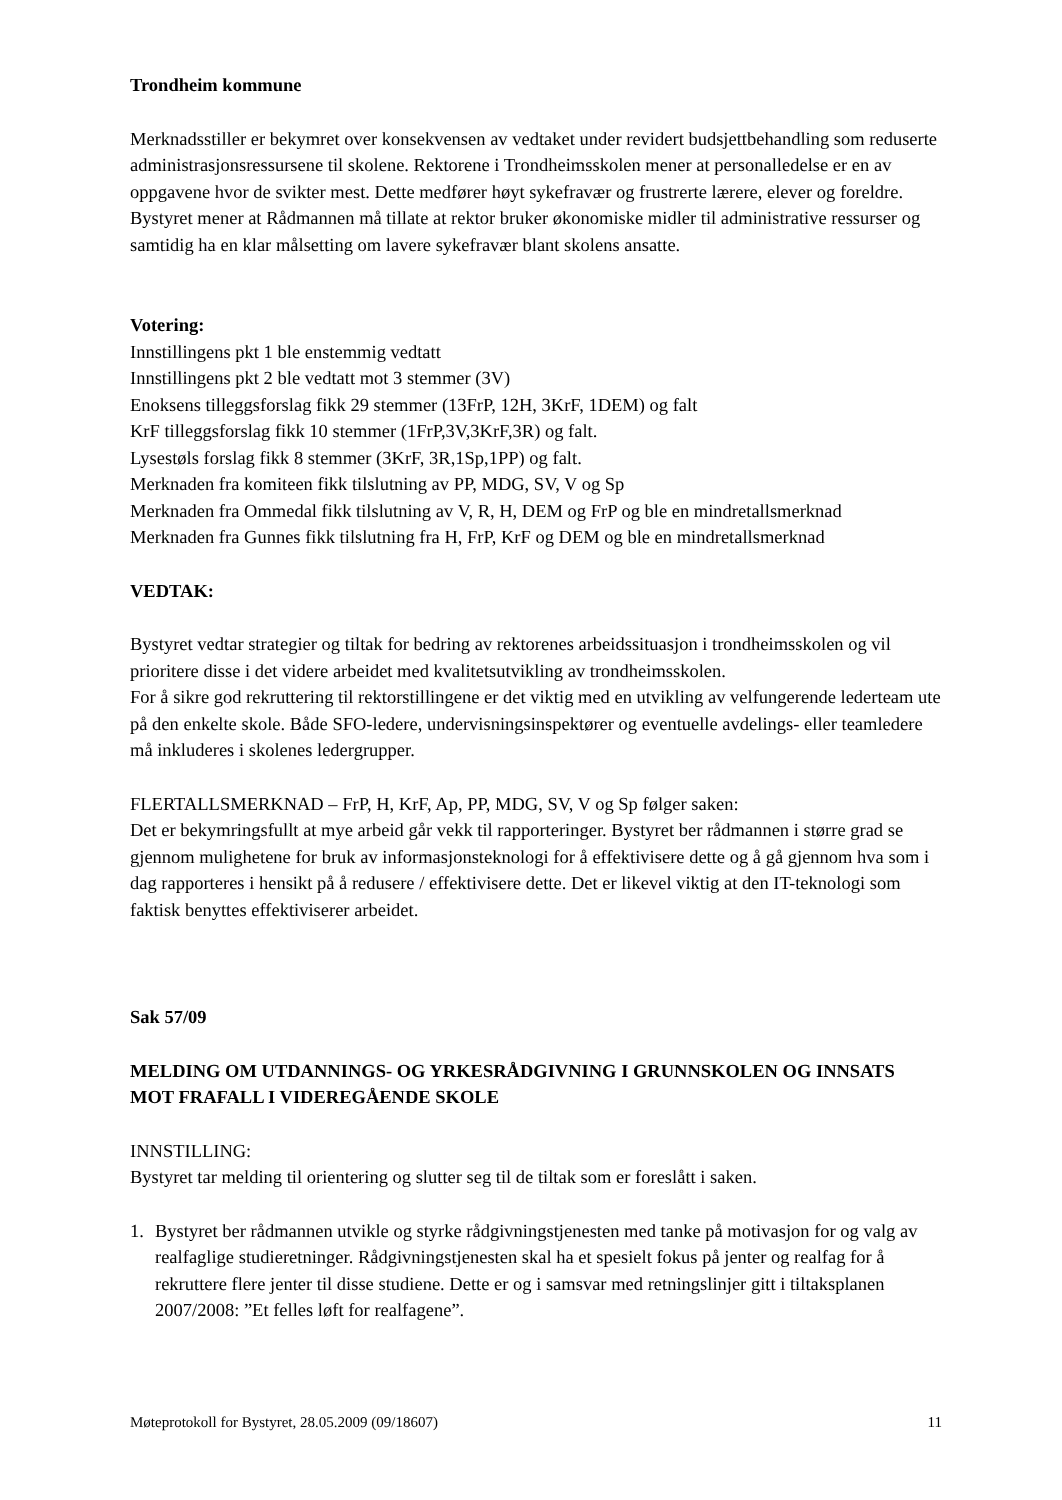Trondheim kommune
Merknadsstiller er bekymret over konsekvensen av vedtaket under revidert budsjettbehandling som reduserte administrasjonsressursene til skolene. Rektorene i Trondheimsskolen mener at personalledelse er en av oppgavene hvor de svikter mest. Dette medfører høyt sykefravær og frustrerte lærere, elever og foreldre. Bystyret mener at Rådmannen må tillate at rektor bruker økonomiske midler til administrative ressurser og samtidig ha en klar målsetting om lavere sykefravær blant skolens ansatte.
Votering:
Innstillingens pkt 1 ble enstemmig vedtatt
Innstillingens pkt 2 ble vedtatt mot 3 stemmer (3V)
Enoksens tilleggsforslag fikk 29 stemmer (13FrP, 12H, 3KrF, 1DEM) og falt
KrF tilleggsforslag fikk 10 stemmer (1FrP,3V,3KrF,3R) og falt.
Lysestøls forslag fikk 8 stemmer (3KrF, 3R,1Sp,1PP) og falt.
Merknaden fra komiteen fikk tilslutning av PP, MDG, SV, V og Sp
Merknaden fra Ommedal fikk tilslutning av V, R, H, DEM og FrP og ble en mindretallsmerknad
Merknaden fra Gunnes fikk tilslutning fra H, FrP, KrF og DEM og ble en mindretallsmerknad
VEDTAK:
Bystyret vedtar strategier og tiltak for bedring av rektorenes arbeidssituasjon i trondheimsskolen og vil prioritere disse i det videre arbeidet med kvalitetsutvikling av trondheimsskolen.
For å sikre god rekruttering til rektorstillingene er det viktig med en utvikling av velfungerende lederteam ute på den enkelte skole. Både SFO-ledere, undervisningsinspektører og eventuelle avdelings- eller teamledere må inkluderes i skolenes ledergrupper.
FLERTALLSMERKNAD – FrP, H, KrF, Ap, PP, MDG, SV, V og Sp følger saken:
Det er bekymringsfullt at mye arbeid går vekk til rapporteringer. Bystyret ber rådmannen i større grad se gjennom mulighetene for bruk av informasjonsteknologi for å effektivisere dette og å gå gjennom hva som i dag rapporteres i hensikt på å redusere / effektivisere dette. Det er likevel viktig at den IT-teknologi som faktisk benyttes effektiviserer arbeidet.
Sak 57/09
MELDING OM UTDANNINGS- OG YRKESRÅDGIVNING I GRUNNSKOLEN OG INNSATS MOT FRAFALL I VIDEREGÅENDE SKOLE
INNSTILLING:
Bystyret tar melding til orientering og slutter seg til de tiltak som er foreslått i saken.
1. Bystyret ber rådmannen utvikle og styrke rådgivningstjenesten med tanke på motivasjon for og valg av realfaglige studieretninger. Rådgivningstjenesten skal ha et spesielt fokus på jenter og realfag for å rekruttere flere jenter til disse studiene. Dette er og i samsvar med retningslinjer gitt i tiltaksplanen 2007/2008: ”Et felles løft for realfagene”.
Møteprotokoll for Bystyret, 28.05.2009 (09/18607) 11